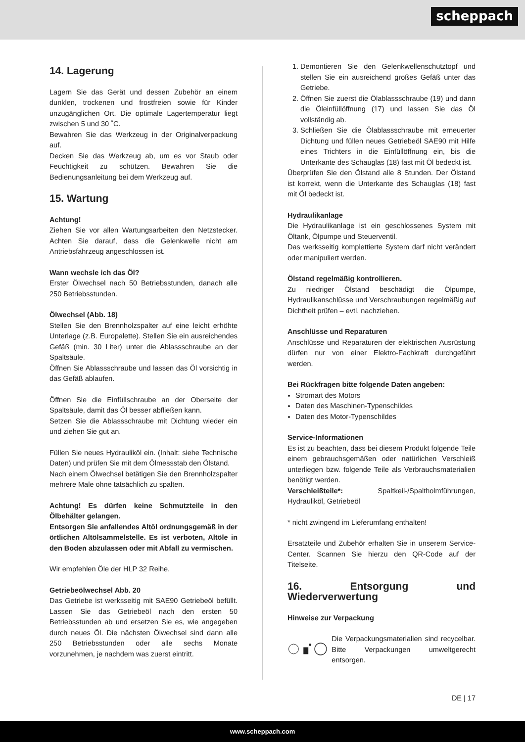scheppach
14. Lagerung
Lagern Sie das Gerät und dessen Zubehör an einem dunklen, trockenen und frostfreien sowie für Kinder unzugänglichen Ort. Die optimale Lagertemperatur liegt zwischen 5 und 30 ˚C.
Bewahren Sie das Werkzeug in der Originalverpackung auf.
Decken Sie das Werkzeug ab, um es vor Staub oder Feuchtigkeit zu schützen. Bewahren Sie die Bedienungsanleitung bei dem Werkzeug auf.
15. Wartung
Achtung!
Ziehen Sie vor allen Wartungsarbeiten den Netzstecker. Achten Sie darauf, dass die Gelenkwelle nicht am Antriebsfahrzeug angeschlossen ist.
Wann wechsle ich das Öl?
Erster Ölwechsel nach 50 Betriebsstunden, danach alle 250 Betriebsstunden.
Ölwechsel (Abb. 18)
Stellen Sie den Brennholzspalter auf eine leicht erhöhte Unterlage (z.B. Europalette). Stellen Sie ein ausreichendes Gefäß (min. 30 Liter) unter die Ablassschraube an der Spaltsäule.
Öffnen Sie Ablassschraube und lassen das Öl vorsichtig in das Gefäß ablaufen.
Öffnen Sie die Einfüllschraube an der Oberseite der Spaltsäule, damit das Öl besser abfließen kann.
Setzen Sie die Ablassschraube mit Dichtung wieder ein und ziehen Sie gut an.
Füllen Sie neues Hydrauliköl ein. (Inhalt: siehe Technische Daten) und prüfen Sie mit dem Ölmessstab den Ölstand.
Nach einem Ölwechsel betätigen Sie den Brennholzspalter mehrere Male ohne tatsächlich zu spalten.
Achtung! Es dürfen keine Schmutzteile in den Ölbehälter gelangen.
Entsorgen Sie anfallendes Altöl ordnungsgemäß in der örtlichen Altölsammelstelle. Es ist verboten, Altöle in den Boden abzulassen oder mit Abfall zu vermischen.
Wir empfehlen Öle der HLP 32 Reihe.
Getriebeölwechsel Abb. 20
Das Getriebe ist werksseitig mit SAE90 Getriebeöl befüllt. Lassen Sie das Getriebeöl nach den ersten 50 Betriebsstunden ab und ersetzen Sie es, wie angegeben durch neues Öl. Die nächsten Ölwechsel sind dann alle 250 Betriebsstunden oder alle sechs Monate vorzunehmen, je nachdem was zuerst eintritt.
1. Demontieren Sie den Gelenkwellenschutztopf und stellen Sie ein ausreichend großes Gefäß unter das Getriebe.
2. Öffnen Sie zuerst die Ölablassschraube (19) und dann die Öleinfüllöffnung (17) und lassen Sie das Öl vollständig ab.
3. Schließen Sie die Ölablassschraube mit erneuerter Dichtung und füllen neues Getriebeöl SAE90 mit Hilfe eines Trichters in die Einfüllöffnung ein, bis die Unterkante des Schauglas (18) fast mit Öl bedeckt ist.
Überprüfen Sie den Ölstand alle 8 Stunden. Der Ölstand ist korrekt, wenn die Unterkante des Schauglas (18) fast mit Öl bedeckt ist.
Hydraulikanlage
Die Hydraulikanlage ist ein geschlossenes System mit Öltank, Ölpumpe und Steuerventil.
Das werksseitig komplettierte System darf nicht verändert oder manipuliert werden.
Ölstand regelmäßig kontrollieren.
Zu niedriger Ölstand beschädigt die Ölpumpe, Hydraulikanschlüsse und Verschraubungen regelmäßig auf Dichtheit prüfen – evtl. nachziehen.
Anschlüsse und Reparaturen
Anschlüsse und Reparaturen der elektrischen Ausrüstung dürfen nur von einer Elektro-Fachkraft durchgeführt werden.
Bei Rückfragen bitte folgende Daten angeben:
Stromart des Motors
Daten des Maschinen-Typenschildes
Daten des Motor-Typenschildes
Service-Informationen
Es ist zu beachten, dass bei diesem Produkt folgende Teile einem gebrauchsgemäßen oder natürlichen Verschleiß unterliegen bzw. folgende Teile als Verbrauchsmaterialien benötigt werden.
Verschleißteile*: Spaltkeil-/Spaltholmführungen, Hydrauliköl, Getriebeöl
* nicht zwingend im Lieferumfang enthalten!
Ersatzteile und Zubehör erhalten Sie in unserem Service-Center. Scannen Sie hierzu den QR-Code auf der Titelseite.
16. Entsorgung und Wiederverwertung
Hinweise zur Verpackung
Die Verpackungsmaterialien sind recycelbar. Bitte Verpackungen umweltgerecht entsorgen.
DE | 17
www.scheppach.com